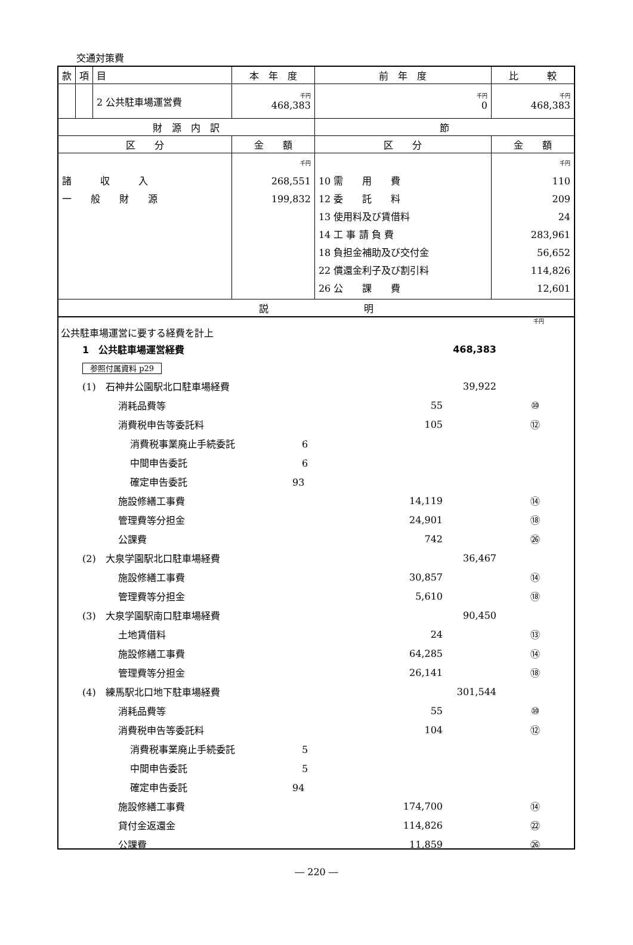交通対策費
| 款 | 項 | 目 | 本 年 度 | 前 年 度 | 比 較 |
| | | 2 公共駐車場運営費 | 千円 468,383 | 千円 0 | 千円 468,383 |
| 財 源 内 訳 | | | | 節 | |
| 区 分 | | | 金 額 | 区 分 | 金 額 |
| 諸 収 入 一 般 財 源 | | | 千円 268,551 199,832 | 10 需 用 費 12 委 託 料 13 使用料及び賃借料 14 工 事 請 負 費 18 負担金補助及び交付金 22 償還金利子及び割引料 26 公 課 費 | 千円 110 209 24 283,961 56,652 114,826 12,601 |
| 説 明 | | | | | |
千円
公共駐車場運営に要する経費を計上
| | 1 公共駐車場運営経費 | | 468,383 | |
| | 参照付属資料 p29 | | | |
| | (1) 石神井公園駅北口駐車場経費 | | 39,922 | |
| | 消耗品費等 | 55 | | ⑩ |
| | 消費税申告等委託料 | 105 | | ⑫ |
| | 消費税事業廃止手続委託 6 | | | |
| | 中間申告委託 6 | | | |
| | 確定申告委託 93 | | | |
| | 施設修繕工事費 | 14,119 | | ⑭ |
| | 管理費等分担金 | 24,901 | | ⑱ |
| | 公課費 | 742 | | ㉖ |
| | (2) 大泉学園駅北口駐車場経費 | | 36,467 | |
| | 施設修繕工事費 | 30,857 | | ⑭ |
| | 管理費等分担金 | 5,610 | | ⑱ |
| | (3) 大泉学園駅南口駐車場経費 | | 90,450 | |
| | 土地賃借料 | 24 | | ⑬ |
| | 施設修繕工事費 | 64,285 | | ⑭ |
| | 管理費等分担金 | 26,141 | | ⑱ |
| | (4) 練馬駅北口地下駐車場経費 | | 301,544 | |
| | 消耗品費等 | 55 | | ⑩ |
| | 消費税申告等委託料 | 104 | | ⑫ |
| | 消費税事業廃止手続委託 5 | | | |
| | 中間申告委託 5 | | | |
| | 確定申告委託 94 | | | |
| | 施設修繕工事費 | 174,700 | | ⑭ |
| | 貸付金返還金 | 114,826 | | ㉒ |
| | 公課費 | 11,859 | | ㉖ |
― 220 ―